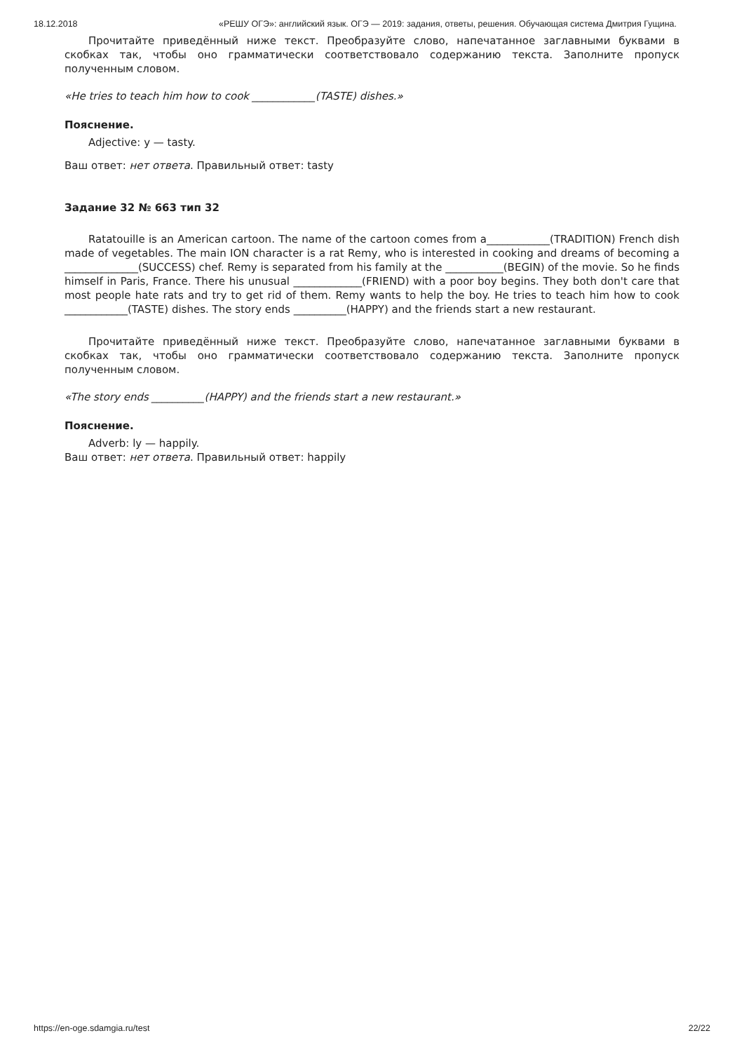18.12.2018 «РЕШУ ОГЭ»: английский язык. ОГЭ — 2019: задания, ответы, решения. Обучающая система Дмитрия Гущина.
Прочитайте приведённый ниже текст. Преобразуйте слово, напечатанное заглавными буквами в скобках так, чтобы оно грамматически соответствовало содержанию текста. Заполните пропуск полученным словом.
«He tries to teach him how to cook ____________(TASTE) dishes.»
Пояснение.
Adjective: y — tasty.
Ваш ответ: нет ответа. Правильный ответ: tasty
Задание 32 № 663 тип 32
Ratatouille is an American cartoon. The name of the cartoon comes from a____________(TRADITION) French dish made of vegetables. The main ION character is a rat Remy, who is interested in cooking and dreams of becoming a ______________(SUCCESS) chef. Remy is separated from his family at the ___________(BEGIN) of the movie. So he finds himself in Paris, France. There his unusual _____________(FRIEND) with a poor boy begins. They both don't care that most people hate rats and try to get rid of them. Remy wants to help the boy. He tries to teach him how to cook ____________(TASTE) dishes. The story ends __________(HAPPY) and the friends start a new restaurant.
Прочитайте приведённый ниже текст. Преобразуйте слово, напечатанное заглавными буквами в скобках так, чтобы оно грамматически соответствовало содержанию текста. Заполните пропуск полученным словом.
«The story ends __________(HAPPY) and the friends start a new restaurant.»
Пояснение.
Adverb: ly — happily.
Ваш ответ: нет ответа. Правильный ответ: happily
https://en-oge.sdamgia.ru/test 22/22